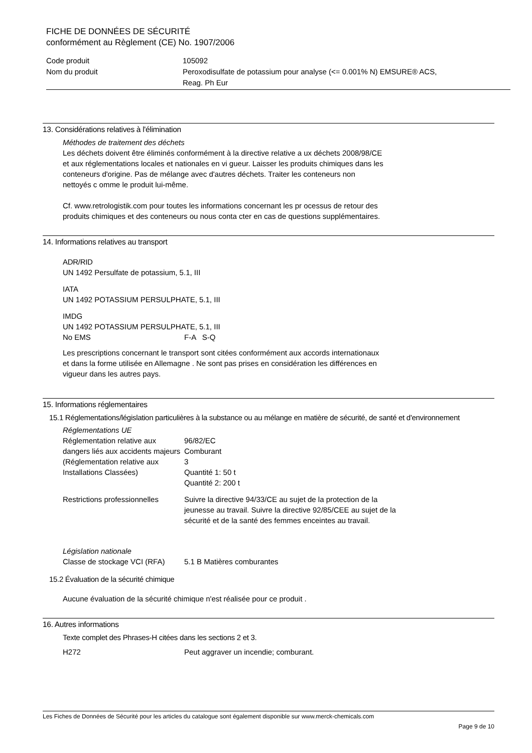FICHE DE DONNÉES DE SÉCURITÉ
conformément au Règlement (CE) No. 1907/2006
| Code produit | 105092 |
| Nom du produit | Peroxodisulfate de potassium pour analyse (<= 0.001% N) EMSURE® ACS, Reag. Ph Eur |
13. Considérations relatives à l'élimination
Méthodes de traitement des déchets
Les déchets doivent être éliminés conformément à la directive relative a ux déchets 2008/98/CE
et aux réglementations locales et nationales en vi gueur. Laisser les produits chimiques dans les
conteneurs d'origine. Pas de mélange avec d'autres déchets. Traiter les conteneurs non
nettoyés c omme le produit lui-même.
Cf. www.retrologistik.com pour toutes les informations concernant les pr ocessus de retour des
produits chimiques et des conteneurs ou nous conta cter en cas de questions supplémentaires.
14. Informations relatives au transport
ADR/RID
UN 1492 Persulfate de potassium, 5.1, III
IATA
UN 1492 POTASSIUM PERSULPHATE, 5.1, III
IMDG
UN 1492 POTASSIUM PERSULPHATE, 5.1, III
| No EMS | F-A S-Q |
Les prescriptions concernant le transport sont citées conformément aux accords internationaux
et dans la forme utilisée en Allemagne . Ne sont pas prises en considération les différences en
vigueur dans les autres pays.
15. Informations réglementaires
15.1 Réglementations/législation particulières à la substance ou au mélange en matière de sécurité, de santé et d'environnement
Réglementations UE
| Réglementation relative aux dangers liés aux accidents majeurs (Réglementation relative aux Installations Classées) | 96/82/EC Comburant 3 Quantité 1: 50 t Quantité 2: 200 t |
| Restrictions professionnelles | Suivre la directive 94/33/CE au sujet de la protection de la jeunesse au travail. Suivre la directive 92/85/CEE au sujet de la sécurité et de la santé des femmes enceintes au travail. |
Législation nationale
| Classe de stockage VCI (RFA) | 5.1 B Matières comburantes |
15.2 Évaluation de la sécurité chimique
Aucune évaluation de la sécurité chimique n'est réalisée pour ce produit .
16. Autres informations
Texte complet des Phrases-H citées dans les sections 2 et 3.
| H272 | Peut aggraver un incendie; comburant. |
Les Fiches de Données de Sécurité pour les articles du catalogue sont également disponible sur www.merck-chemicals.com
Page 9 de 10